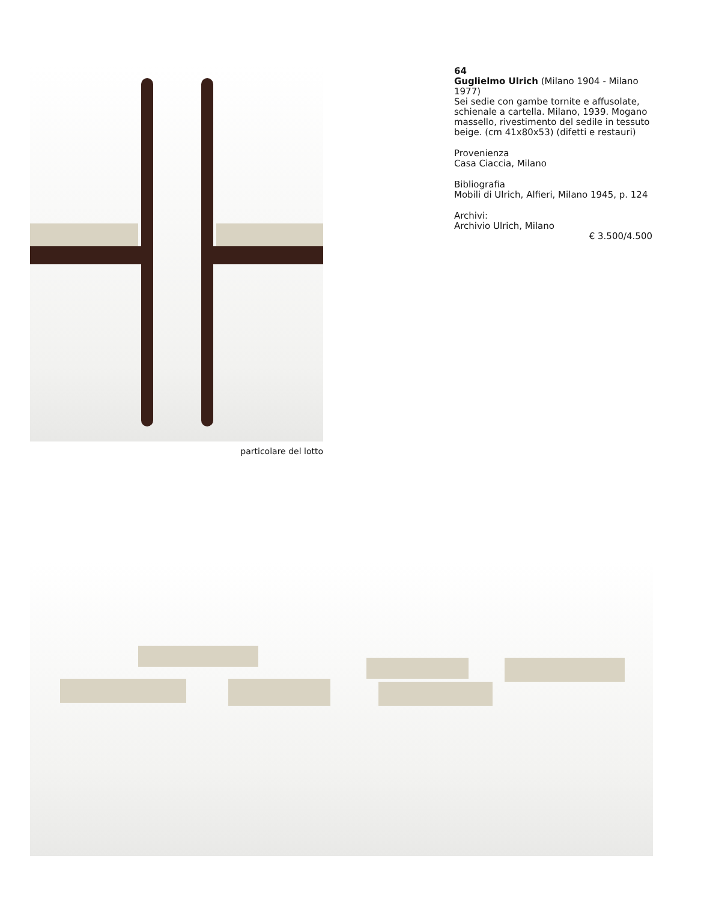particolare del lotto
64
Guglielmo Ulrich (Milano 1904 - Milano 1977)
Sei sedie con gambe tornite e affusolate, schienale a cartella. Milano, 1939. Mogano massello, rivestimento del sedile in tessuto beige. (cm 41x80x53) (difetti e restauri)
Provenienza
Casa Ciaccia, Milano
Bibliografia
Mobili di Ulrich, Alfieri, Milano 1945, p. 124
Archivi:
Archivio Ulrich, Milano
€ 3.500/4.500